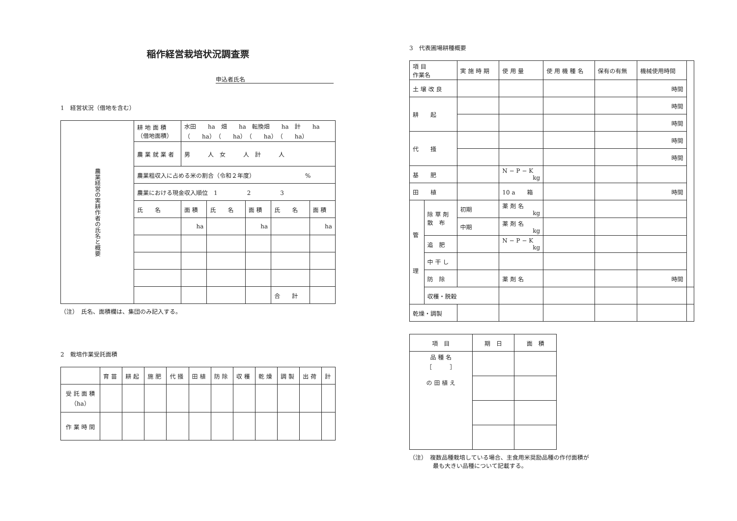稲作経営栽培状況調査票
申込者氏名
1　経営状況（借地を含む）
| 農業経営の実耕作者の氏名と概要 | 耕 地 面 積 （借地面積） | 水田 ha 畑 ha 転換畑 ha 計 ha （ ha）（ ha）（ ha）（ ha） | | | | |
| | 農 業 就 業 者 | 男 人 女 人 計 人 | | | | |
| | 農業粗収入に占める米の割合（令和２年度） % | | | | | |
| | 農業における現金収入順位 1 2 3 | | | | | |
| | 氏 名 | 面 積 | 氏 名 | 面 積 | 氏 名 | 面 積 |
| | | ha | | ha | | ha |
| | | | | | 合 計 | |
（注）　氏名、面積欄は、集団のみ記入する。
2　栽培作業受託面積
| | 育 苗 | 耕 起 | 施 肥 | 代 掻 | 田 植 | 防 除 | 収 穫 | 乾 燥 | 調 製 | 出 荷 | 計 |
| 受 託 面 積 （ha） | | | | | | | | | | | |
| 作 業 時 間 | | | | | | | | | | | |
3　代表圃場耕種概要
| 項 目 作業名 | | 実 施 時 期 | 使 用 量 | 使 用 機 種 名 | 保有の有無 | 機械使用時間 | |
| 土 壌 改 良 | | | | | | 時間 | |
| 耕 起 | | | | | | 時間 | |
| | | | | | | 時間 | |
| 代 掻 | | | | | | 時間 | |
| | | | | | | 時間 | |
| 基 肥 | | | N − P − K kg | | | | |
| 田 植 | | | 10 a 箱 | | | 時間 | |
| 管 理 | 除 草 剤 散 布 | 初期 | 薬 剤 名 kg | | | | |
| | | 中期 | 薬 剤 名 kg | | | | |
| | 追 肥 | | N − P − K kg | | | | |
| | 中 干 し | | | | | | |
| | 防 除 | | 薬 剤 名 | | | 時間 | |
| | 収穫・脱穀 | | | | | | |
| 乾燥・調製 | | | | | | | |
| 項 目 | 期 日 | 面 積 |
| 品 種 名 ［ ］ の 田 植 え | | |
（注）　複数品種栽培している場合、主食用米奨励品種の作付面積が
　　　　最も大きい品種について記載する。